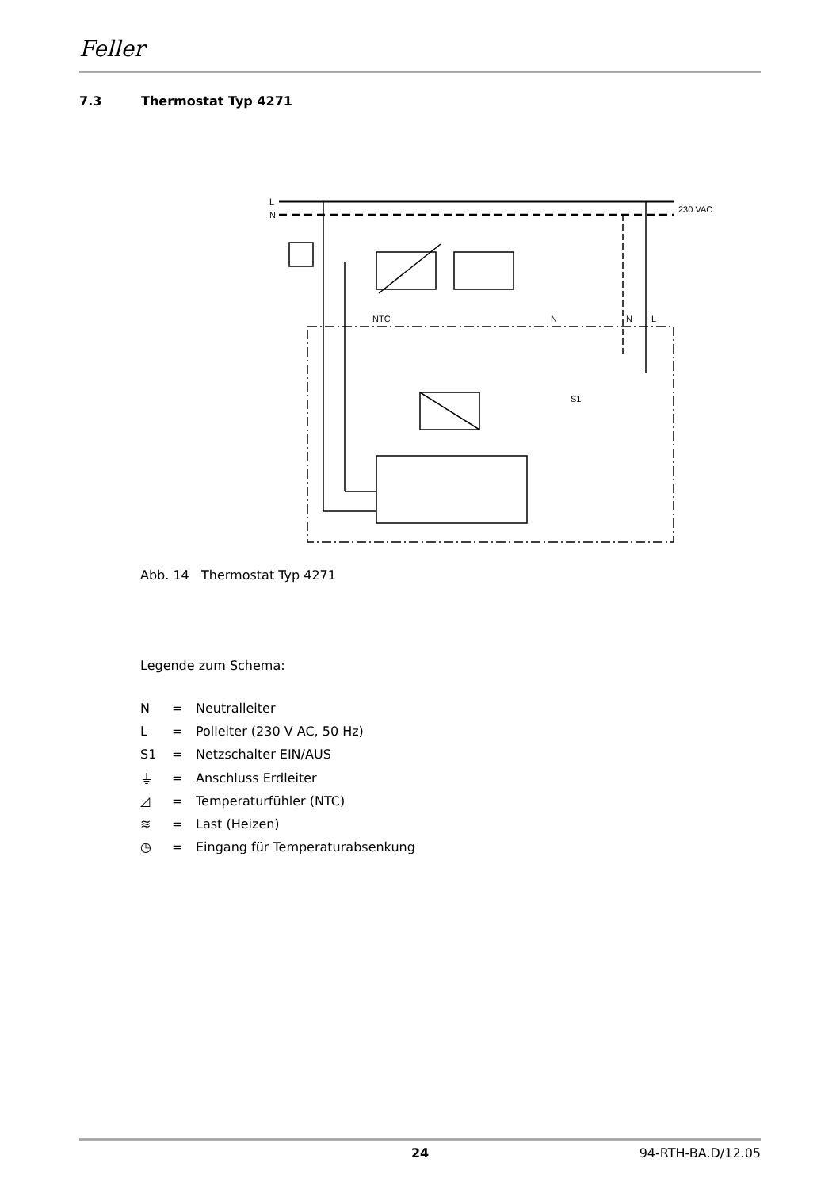Feller
7.3 Thermostat Typ 4271
L
N
230 VAC
S1
NTC
N
N
L
Abb. 14 Thermostat Typ 4271
Legende zum Schema:
| N | = | Neutralleiter |
| L | = | Polleiter (230 V AC, 50 Hz) |
| S1 | = | Netzschalter EIN/AUS |
| ⏚ | = | Anschluss Erdleiter |
| ◿ | = | Temperaturfühler (NTC) |
| ≋ | = | Last (Heizen) |
| ◷ | = | Eingang für Temperaturabsenkung |
24 94-RTH-BA.D/12.05